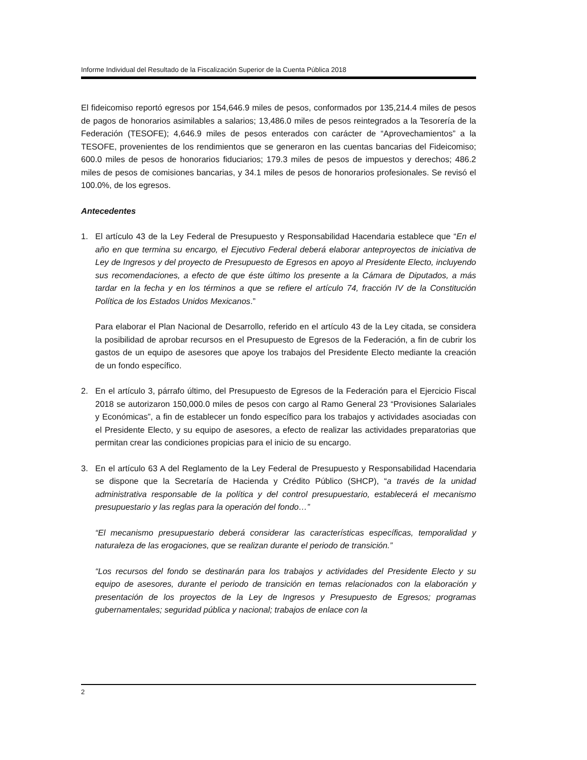Informe Individual del Resultado de la Fiscalización Superior de la Cuenta Pública 2018
El fideicomiso reportó egresos por 154,646.9 miles de pesos, conformados por 135,214.4 miles de pesos de pagos de honorarios asimilables a salarios; 13,486.0 miles de pesos reintegrados a la Tesorería de la Federación (TESOFE); 4,646.9 miles de pesos enterados con carácter de “Aprovechamientos” a la TESOFE, provenientes de los rendimientos que se generaron en las cuentas bancarias del Fideicomiso; 600.0 miles de pesos de honorarios fiduciarios; 179.3 miles de pesos de impuestos y derechos; 486.2 miles de pesos de comisiones bancarias, y 34.1 miles de pesos de honorarios profesionales. Se revisó el 100.0%, de los egresos.
Antecedentes
1. El artículo 43 de la Ley Federal de Presupuesto y Responsabilidad Hacendaria establece que “En el año en que termina su encargo, el Ejecutivo Federal deberá elaborar anteproyectos de iniciativa de Ley de Ingresos y del proyecto de Presupuesto de Egresos en apoyo al Presidente Electo, incluyendo sus recomendaciones, a efecto de que éste último los presente a la Cámara de Diputados, a más tardar en la fecha y en los términos a que se refiere el artículo 74, fracción IV de la Constitución Política de los Estados Unidos Mexicanos.”
Para elaborar el Plan Nacional de Desarrollo, referido en el artículo 43 de la Ley citada, se considera la posibilidad de aprobar recursos en el Presupuesto de Egresos de la Federación, a fin de cubrir los gastos de un equipo de asesores que apoye los trabajos del Presidente Electo mediante la creación de un fondo específico.
2. En el artículo 3, párrafo último, del Presupuesto de Egresos de la Federación para el Ejercicio Fiscal 2018 se autorizaron 150,000.0 miles de pesos con cargo al Ramo General 23 “Provisiones Salariales y Económicas”, a fin de establecer un fondo específico para los trabajos y actividades asociadas con el Presidente Electo, y su equipo de asesores, a efecto de realizar las actividades preparatorias que permitan crear las condiciones propicias para el inicio de su encargo.
3. En el artículo 63 A del Reglamento de la Ley Federal de Presupuesto y Responsabilidad Hacendaria se dispone que la Secretaría de Hacienda y Crédito Público (SHCP), “a través de la unidad administrativa responsable de la política y del control presupuestario, establecerá el mecanismo presupuestario y las reglas para la operación del fondo…”
“El mecanismo presupuestario deberá considerar las características específicas, temporalidad y naturaleza de las erogaciones, que se realizan durante el periodo de transición.”
“Los recursos del fondo se destinarán para los trabajos y actividades del Presidente Electo y su equipo de asesores, durante el periodo de transición en temas relacionados con la elaboración y presentación de los proyectos de la Ley de Ingresos y Presupuesto de Egresos; programas gubernamentales; seguridad pública y nacional; trabajos de enlace con la
2